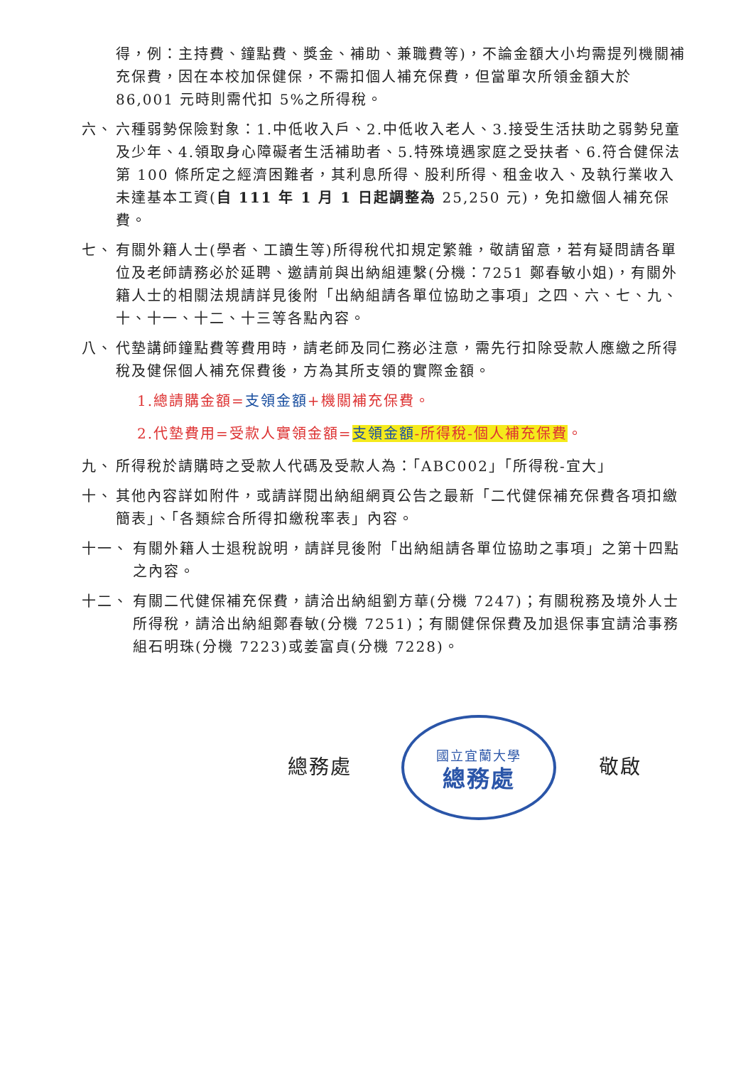得，例：主持費、鐘點費、獎金、補助、兼職費等)，不論金額大小均需提列機關補充保費，因在本校加保健保，不需扣個人補充保費，但當單次所領金額大於 86,001 元時則需代扣 5%之所得稅。
六、 六種弱勢保險對象：1.中低收入戶、2.中低收入老人、3.接受生活扶助之弱勢兒童及少年、4.領取身心障礙者生活補助者、5.特殊境遇家庭之受扶者、6.符合健保法第 100 條所定之經濟困難者，其利息所得、股利所得、租金收入、及執行業收入未達基本工資(自 111 年 1 月 1 日起調整為 25,250 元)，免扣繳個人補充保費。
七、 有關外籍人士(學者、工讀生等)所得稅代扣規定繁雜，敬請留意，若有疑問請各單位及老師請務必於延聘、邀請前與出納組連繫(分機：7251 鄭春敏小姐)，有關外籍人士的相關法規請詳見後附「出納組請各單位協助之事項」之四、六、七、九、十、十一、十二、十三等各點內容。
八、 代墊講師鐘點費等費用時，請老師及同仁務必注意，需先行扣除受款人應繳之所得稅及健保個人補充保費後，方為其所支領的實際金額。
1.總請購金額=支領金額+機關補充保費。
2.代墊費用=受款人實領金額=支領金額-所得稅-個人補充保費。
九、 所得稅於請購時之受款人代碼及受款人為：「ABC002」「所得稅-宜大」
十、 其他內容詳如附件，或請詳閱出納組網頁公告之最新「二代健保補充保費各項扣繳簡表」、「各類綜合所得扣繳稅率表」內容。
十一、 有關外籍人士退稅說明，請詳見後附「出納組請各單位協助之事項」之第十四點之內容。
十二、 有關二代健保補充保費，請洽出納組劉方華(分機 7247)；有關稅務及境外人士所得稅，請洽出納組鄭春敏(分機 7251)；有關健保保費及加退保事宜請洽事務組石明珠(分機 7223)或姜富貞(分機 7228)。
總務處
國立宜蘭大學
總務處
敬啟